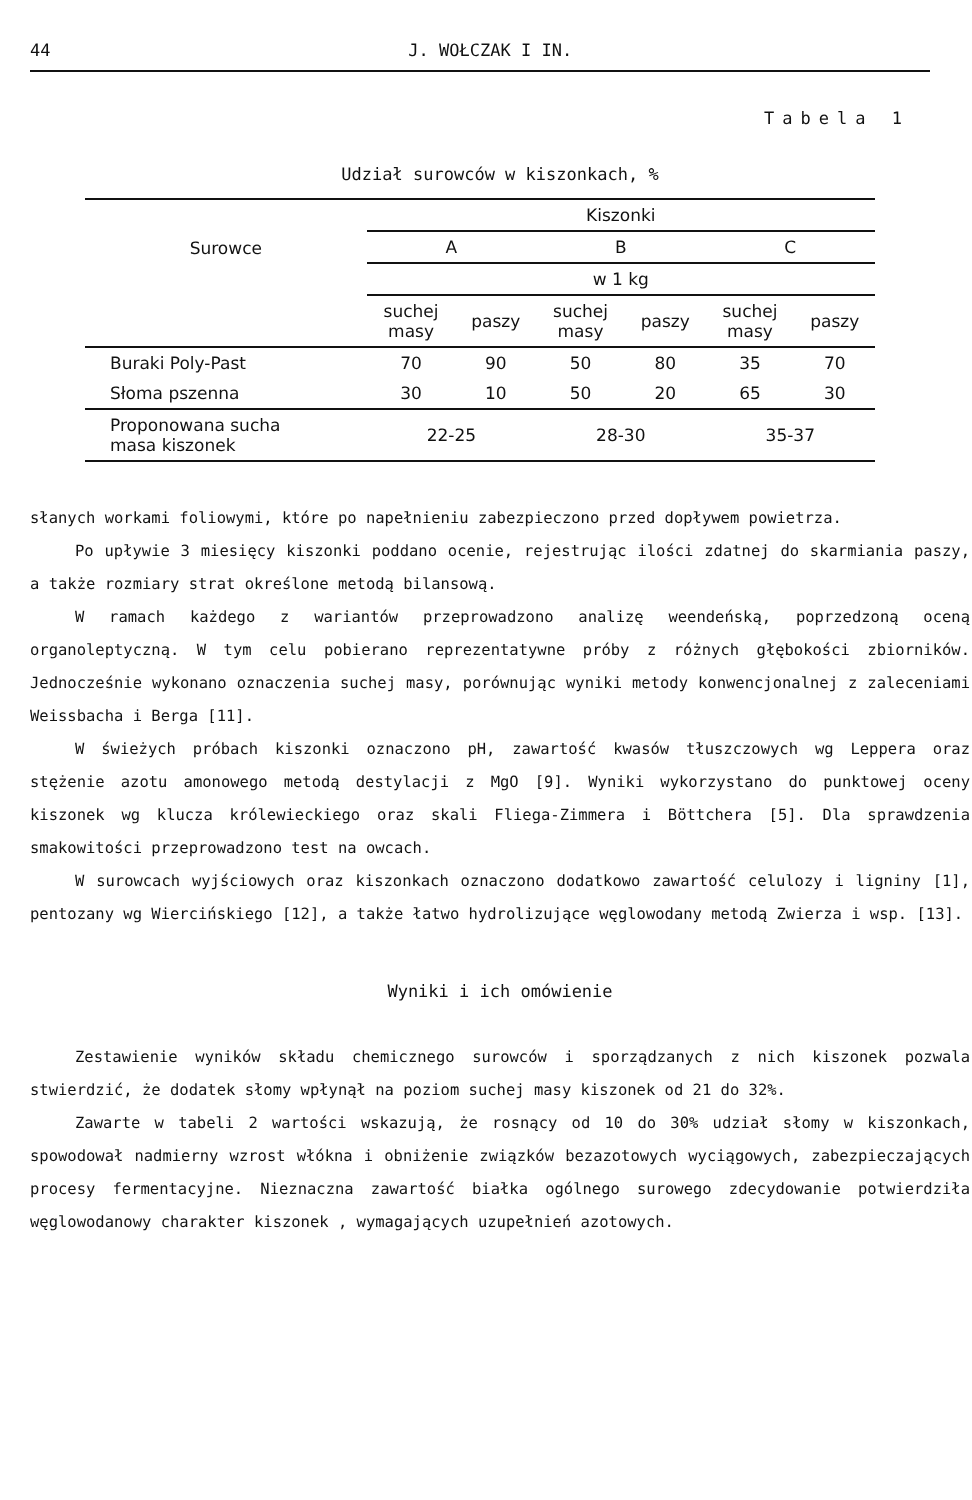44 J. WOŁCZAK I IN.
Tabela 1
Udział surowców w kiszonkach, %
| Surowce | Kiszonki | | | | | |
| --- | --- | --- | --- | --- | --- | --- |
| | A | | B | | C | |
| | w 1 kg | | | | | |
| | suchej masy | paszy | suchej masy | paszy | suchej masy | paszy |
| Buraki Poly-Past | 70 | 90 | 50 | 80 | 35 | 70 |
| Słoma pszenna | 30 | 10 | 50 | 20 | 65 | 30 |
| Proponowana sucha masa kiszonek | 22-25 | | 28-30 | | 35-37 | |
słanych workami foliowymi, które po napełnieniu zabezpieczono przed dopływem powietrza.
Po upływie 3 miesięcy kiszonki poddano ocenie, rejestrując ilości zdatnej do skarmiania paszy, a także rozmiary strat określone metodą bilansową.
W ramach każdego z wariantów przeprowadzono analizę weendeńską, poprzedzoną oceną organoleptyczną. W tym celu pobierano reprezentatywne próby z różnych głębokości zbiorników. Jednocześnie wykonano oznaczenia suchej masy, porównując wyniki metody konwencjonalnej z zaleceniami Weissbacha i Berga [11].
W świeżych próbach kiszonki oznaczono pH, zawartość kwasów tłuszczowych wg Leppera oraz stężenie azotu amonowego metodą destylacji z MgO [9]. Wyniki wykorzystano do punktowej oceny kiszonek wg klucza królewieckiego oraz skali Fliega-Zimmera i Böttchera [5]. Dla sprawdzenia smakowitości przeprowadzono test na owcach.
W surowcach wyjściowych oraz kiszonkach oznaczono dodatkowo zawartość celulozy i ligniny [1], pentozany wg Wiercińskiego [12], a także łatwo hydrolizujące węglowodany metodą Zwierza i wsp. [13].
Wyniki i ich omówienie
Zestawienie wyników składu chemicznego surowców i sporządzanych z nich kiszonek pozwala stwierdzić, że dodatek słomy wpłynął na poziom suchej masy kiszonek od 21 do 32%.
Zawarte w tabeli 2 wartości wskazują, że rosnący od 10 do 30% udział słomy w kiszonkach, spowodował nadmierny wzrost włókna i obniżenie związków bezazotowych wyciągowych, zabezpieczających procesy fermentacyjne. Nieznaczna zawartość białka ogólnego surowego zdecydowanie potwierdziła węglowodanowy charakter kiszonek , wymagających uzupełnień azotowych.